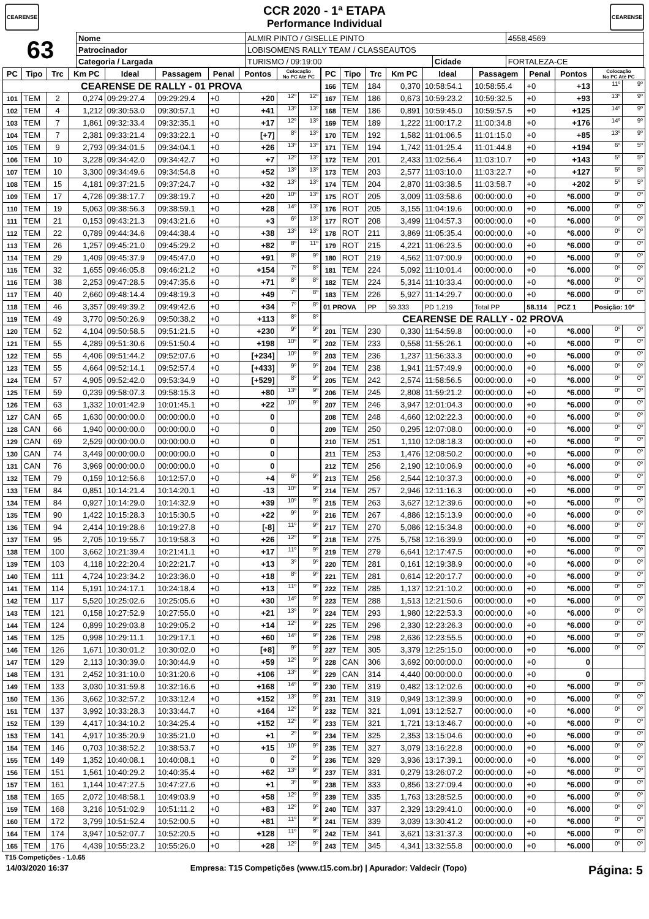CEARENSE
CCR 2020 - 1ª ETAPA
Performance Individual
CEARENSE
| 63 | Nome | ALMIR PINTO / GISELLE PINTO | | | 4558,4569 |
| | Patrocinador | LOBISOMENS RALLY TEAM / CLASSEAUTOS | | | |
| | Categoria / Largada | TURISMO / 09:19:00 | Cidade | FORTALEZA-CE | |
| PC | Tipo | Trc | Km PC | Ideal | Passagem | Penal | Pontos | Colocação No PC Até PC | |
| --- | --- | --- | --- | --- | --- | --- | --- | --- | --- |
| CEARENSE DE RALLY - 01 PROVA | | | | | | | | | |
| 101 | TEM | 2 | 0,274 | 09:29:27.4 | 09:29:29.4 | +0 | +20 | 12º | 12º |
| 102 | TEM | 4 | 1,212 | 09:30:53.0 | 09:30:57.1 | +0 | +41 | 13º | 13º |
| 103 | TEM | 7 | 1,861 | 09:32:33.4 | 09:32:35.1 | +0 | +17 | 12º | 13º |
| 104 | TEM | 7 | 2,381 | 09:33:21.4 | 09:33:22.1 | +0 | [+7] | 8º | 13º |
| 105 | TEM | 9 | 2,793 | 09:34:01.5 | 09:34:04.1 | +0 | +26 | 13º | 13º |
| 106 | TEM | 10 | 3,228 | 09:34:42.0 | 09:34:42.7 | +0 | +7 | 12º | 13º |
| 107 | TEM | 10 | 3,300 | 09:34:49.6 | 09:34:54.8 | +0 | +52 | 13º | 13º |
| 108 | TEM | 15 | 4,181 | 09:37:21.5 | 09:37:24.7 | +0 | +32 | 13º | 13º |
| 109 | TEM | 17 | 4,726 | 09:38:17.7 | 09:38:19.7 | +0 | +20 | 10º | 13º |
| 110 | TEM | 19 | 5,063 | 09:38:56.3 | 09:38:59.1 | +0 | +28 | 14º | 13º |
| 111 | TEM | 21 | 0,153 | 09:43:21.3 | 09:43:21.6 | +0 | +3 | 6º | 13º |
| 112 | TEM | 22 | 0,789 | 09:44:34.6 | 09:44:38.4 | +0 | +38 | 13º | 13º |
| 113 | TEM | 26 | 1,257 | 09:45:21.0 | 09:45:29.2 | +0 | +82 | 8º | 11º |
| 114 | TEM | 29 | 1,409 | 09:45:37.9 | 09:45:47.0 | +0 | +91 | 8º | 9º |
| 115 | TEM | 32 | 1,655 | 09:46:05.8 | 09:46:21.2 | +0 | +154 | 7º | 8º |
| 116 | TEM | 38 | 2,253 | 09:47:28.5 | 09:47:35.6 | +0 | +71 | 8º | 8º |
| 117 | TEM | 40 | 2,660 | 09:48:14.4 | 09:48:19.3 | +0 | +49 | 7º | 8º |
| 118 | TEM | 46 | 3,357 | 09:49:39.2 | 09:49:42.6 | +0 | +34 | 7º | 8º |
| 119 | TEM | 49 | 3,770 | 09:50:26.9 | 09:50:38.2 | +0 | +113 | 8º | 8º |
| 120 | TEM | 52 | 4,104 | 09:50:58.5 | 09:51:21.5 | +0 | +230 | 9º | 9º |
| 121 | TEM | 55 | 4,289 | 09:51:30.6 | 09:51:50.4 | +0 | +198 | 10º | 9º |
| 122 | TEM | 55 | 4,406 | 09:51:44.2 | 09:52:07.6 | +0 | [+234] | 10º | 9º |
| 123 | TEM | 55 | 4,664 | 09:52:14.1 | 09:52:57.4 | +0 | [+433] | 9º | 9º |
| 124 | TEM | 57 | 4,905 | 09:52:42.0 | 09:53:34.9 | +0 | [+529] | 8º | 9º |
| 125 | TEM | 59 | 0,239 | 09:58:07.3 | 09:58:15.3 | +0 | +80 | 13º | 9º |
| 126 | TEM | 63 | 1,332 | 10:01:42.9 | 10:01:45.1 | +0 | +22 | 10º | 9º |
| 127 | CAN | 65 | 1,630 | 00:00:00.0 | 00:00:00.0 | +0 | 0 | | |
| 128 | CAN | 66 | 1,940 | 00:00:00.0 | 00:00:00.0 | +0 | 0 | | |
| 129 | CAN | 69 | 2,529 | 00:00:00.0 | 00:00:00.0 | +0 | 0 | | |
| 130 | CAN | 74 | 3,449 | 00:00:00.0 | 00:00:00.0 | +0 | 0 | | |
| 131 | CAN | 76 | 3,969 | 00:00:00.0 | 00:00:00.0 | +0 | 0 | | |
| 132 | TEM | 79 | 0,159 | 10:12:56.6 | 10:12:57.0 | +0 | +4 | 6º | 9º |
| 133 | TEM | 84 | 0,851 | 10:14:21.4 | 10:14:20.1 | +0 | -13 | 10º | 9º |
| 134 | TEM | 84 | 0,927 | 10:14:29.0 | 10:14:32.9 | +0 | +39 | 10º | 9º |
| 135 | TEM | 90 | 1,422 | 10:15:28.3 | 10:15:30.5 | +0 | +22 | 9º | 9º |
| 136 | TEM | 94 | 2,414 | 10:19:28.6 | 10:19:27.8 | +0 | [-8] | 11º | 9º |
| 137 | TEM | 95 | 2,705 | 10:19:55.7 | 10:19:58.3 | +0 | +26 | 12º | 9º |
| 138 | TEM | 100 | 3,662 | 10:21:39.4 | 10:21:41.1 | +0 | +17 | 11º | 9º |
| 139 | TEM | 103 | 4,118 | 10:22:20.4 | 10:22:21.7 | +0 | +13 | 3º | 9º |
| 140 | TEM | 111 | 4,724 | 10:23:34.2 | 10:23:36.0 | +0 | +18 | 8º | 9º |
| 141 | TEM | 114 | 5,191 | 10:24:17.1 | 10:24:18.4 | +0 | +13 | 11º | 9º |
| 142 | TEM | 117 | 5,520 | 10:25:02.6 | 10:25:05.6 | +0 | +30 | 14º | 9º |
| 143 | TEM | 121 | 0,158 | 10:27:52.9 | 10:27:55.0 | +0 | +21 | 13º | 9º |
| 144 | TEM | 124 | 0,899 | 10:29:03.8 | 10:29:05.2 | +0 | +14 | 12º | 9º |
| 145 | TEM | 125 | 0,998 | 10:29:11.1 | 10:29:17.1 | +0 | +60 | 14º | 9º |
| 146 | TEM | 126 | 1,671 | 10:30:01.2 | 10:30:02.0 | +0 | [+8] | 9º | 9º |
| 147 | TEM | 129 | 2,113 | 10:30:39.0 | 10:30:44.9 | +0 | +59 | 12º | 9º |
| 148 | TEM | 131 | 2,452 | 10:31:10.0 | 10:31:20.6 | +0 | +106 | 13º | 9º |
| 149 | TEM | 133 | 3,030 | 10:31:59.8 | 10:32:16.6 | +0 | +168 | 14º | 9º |
| 150 | TEM | 136 | 3,662 | 10:32:57.2 | 10:33:12.4 | +0 | +152 | 13º | 9º |
| 151 | TEM | 137 | 3,992 | 10:33:28.3 | 10:33:44.7 | +0 | +164 | 12º | 9º |
| 152 | TEM | 139 | 4,417 | 10:34:10.2 | 10:34:25.4 | +0 | +152 | 12º | 9º |
| 153 | TEM | 141 | 4,917 | 10:35:20.9 | 10:35:21.0 | +0 | +1 | 2º | 9º |
| 154 | TEM | 146 | 0,703 | 10:38:52.2 | 10:38:53.7 | +0 | +15 | 10º | 9º |
| 155 | TEM | 149 | 1,352 | 10:40:08.1 | 10:40:08.1 | +0 | 0 | 2º | 9º |
| 156 | TEM | 151 | 1,561 | 10:40:29.2 | 10:40:35.4 | +0 | +62 | 13º | 9º |
| 157 | TEM | 161 | 1,144 | 10:47:27.5 | 10:47:27.6 | +0 | +1 | 3º | 9º |
| 158 | TEM | 165 | 2,072 | 10:48:58.1 | 10:49:03.9 | +0 | +58 | 12º | 9º |
| 159 | TEM | 168 | 3,216 | 10:51:02.9 | 10:51:11.2 | +0 | +83 | 12º | 9º |
| 160 | TEM | 172 | 3,799 | 10:51:52.4 | 10:52:00.5 | +0 | +81 | 11º | 9º |
| 164 | TEM | 174 | 3,947 | 10:52:07.7 | 10:52:20.5 | +0 | +128 | 11º | 9º |
| 165 | TEM | 176 | 4,439 | 10:55:23.2 | 10:55:26.0 | +0 | +28 | 12º | 9º |
| PC | Tipo | Trc | Km PC | Ideal | Passagem | Penal | Pontos | Colocação No PC Até PC | |
| --- | --- | --- | --- | --- | --- | --- | --- | --- | --- |
| 166 | TEM | 184 | 0,370 | 10:58:54.1 | 10:58:55.4 | +0 | +13 | 11º | 9º |
| 167 | TEM | 186 | 0,673 | 10:59:23.2 | 10:59:32.5 | +0 | +93 | 13º | 9º |
| 168 | TEM | 186 | 0,891 | 10:59:45.0 | 10:59:57.5 | +0 | +125 | 14º | 9º |
| 169 | TEM | 189 | 1,222 | 11:00:17.2 | 11:00:34.8 | +0 | +176 | 14º | 9º |
| 170 | TEM | 192 | 1,582 | 11:01:06.5 | 11:01:15.0 | +0 | +85 | 13º | 9º |
| 171 | TEM | 194 | 1,742 | 11:01:25.4 | 11:01:44.8 | +0 | +194 | 6º | 5º |
| 172 | TEM | 201 | 2,433 | 11:02:56.4 | 11:03:10.7 | +0 | +143 | 5º | 5º |
| 173 | TEM | 203 | 2,577 | 11:03:10.0 | 11:03:22.7 | +0 | +127 | 5º | 5º |
| 174 | TEM | 204 | 2,870 | 11:03:38.5 | 11:03:58.7 | +0 | +202 | 5º | 5º |
| 175 | ROT | 205 | 3,009 | 11:03:58.6 | 00:00:00.0 | +0 | *6.000 | 0º | 0º |
| 176 | ROT | 205 | 3,155 | 11:04:19.6 | 00:00:00.0 | +0 | *6.000 | 0º | 0º |
| 177 | ROT | 208 | 3,499 | 11:04:57.3 | 00:00:00.0 | +0 | *6.000 | 0º | 0º |
| 178 | ROT | 211 | 3,869 | 11:05:35.4 | 00:00:00.0 | +0 | *6.000 | 0º | 0º |
| 179 | ROT | 215 | 4,221 | 11:06:23.5 | 00:00:00.0 | +0 | *6.000 | 0º | 0º |
| 180 | ROT | 219 | 4,562 | 11:07:00.9 | 00:00:00.0 | +0 | *6.000 | 0º | 0º |
| 181 | TEM | 224 | 5,092 | 11:10:01.4 | 00:00:00.0 | +0 | *6.000 | 0º | 0º |
| 182 | TEM | 224 | 5,314 | 11:10:33.4 | 00:00:00.0 | +0 | *6.000 | 0º | 0º |
| 183 | TEM | 226 | 5,927 | 11:14:29.7 | 00:00:00.0 | +0 | *6.000 | 0º | 0º |
| 01 PROVA | | PP | 59.333 | PD 1.219 | Total PP | 58.114 | PCZ 1 | Posição: 10º | |
| CEARENSE DE RALLY - 02 PROVA | | | | | | | | | |
| 201 | TEM | 230 | 0,330 | 11:54:59.8 | 00:00:00.0 | +0 | *6.000 | 0º | 0º |
| 202 | TEM | 233 | 0,558 | 11:55:26.1 | 00:00:00.0 | +0 | *6.000 | 0º | 0º |
| 203 | TEM | 236 | 1,237 | 11:56:33.3 | 00:00:00.0 | +0 | *6.000 | 0º | 0º |
| 204 | TEM | 238 | 1,941 | 11:57:49.9 | 00:00:00.0 | +0 | *6.000 | 0º | 0º |
| 205 | TEM | 242 | 2,574 | 11:58:56.5 | 00:00:00.0 | +0 | *6.000 | 0º | 0º |
| 206 | TEM | 245 | 2,808 | 11:59:21.2 | 00:00:00.0 | +0 | *6.000 | 0º | 0º |
| 207 | TEM | 246 | 3,947 | 12:01:04.3 | 00:00:00.0 | +0 | *6.000 | 0º | 0º |
| 208 | TEM | 248 | 4,660 | 12:02:22.3 | 00:00:00.0 | +0 | *6.000 | 0º | 0º |
| 209 | TEM | 250 | 0,295 | 12:07:08.0 | 00:00:00.0 | +0 | *6.000 | 0º | 0º |
| 210 | TEM | 251 | 1,110 | 12:08:18.3 | 00:00:00.0 | +0 | *6.000 | 0º | 0º |
| 211 | TEM | 253 | 1,476 | 12:08:50.2 | 00:00:00.0 | +0 | *6.000 | 0º | 0º |
| 212 | TEM | 256 | 2,190 | 12:10:06.9 | 00:00:00.0 | +0 | *6.000 | 0º | 0º |
| 213 | TEM | 256 | 2,544 | 12:10:37.3 | 00:00:00.0 | +0 | *6.000 | 0º | 0º |
| 214 | TEM | 257 | 2,946 | 12:11:16.3 | 00:00:00.0 | +0 | *6.000 | 0º | 0º |
| 215 | TEM | 263 | 3,627 | 12:12:39.6 | 00:00:00.0 | +0 | *6.000 | 0º | 0º |
| 216 | TEM | 267 | 4,886 | 12:15:13.9 | 00:00:00.0 | +0 | *6.000 | 0º | 0º |
| 217 | TEM | 270 | 5,086 | 12:15:34.8 | 00:00:00.0 | +0 | *6.000 | 0º | 0º |
| 218 | TEM | 275 | 5,758 | 12:16:39.9 | 00:00:00.0 | +0 | *6.000 | 0º | 0º |
| 219 | TEM | 279 | 6,641 | 12:17:47.5 | 00:00:00.0 | +0 | *6.000 | 0º | 0º |
| 220 | TEM | 281 | 0,161 | 12:19:38.9 | 00:00:00.0 | +0 | *6.000 | 0º | 0º |
| 221 | TEM | 281 | 0,614 | 12:20:17.7 | 00:00:00.0 | +0 | *6.000 | 0º | 0º |
| 222 | TEM | 285 | 1,137 | 12:21:10.2 | 00:00:00.0 | +0 | *6.000 | 0º | 0º |
| 223 | TEM | 288 | 1,513 | 12:21:50.6 | 00:00:00.0 | +0 | *6.000 | 0º | 0º |
| 224 | TEM | 293 | 1,980 | 12:22:53.3 | 00:00:00.0 | +0 | *6.000 | 0º | 0º |
| 225 | TEM | 296 | 2,330 | 12:23:26.3 | 00:00:00.0 | +0 | *6.000 | 0º | 0º |
| 226 | TEM | 298 | 2,636 | 12:23:55.5 | 00:00:00.0 | +0 | *6.000 | 0º | 0º |
| 227 | TEM | 305 | 3,379 | 12:25:15.0 | 00:00:00.0 | +0 | *6.000 | 0º | 0º |
| 228 | CAN | 306 | 3,692 | 00:00:00.0 | 00:00:00.0 | +0 | 0 | | |
| 229 | CAN | 314 | 4,440 | 00:00:00.0 | 00:00:00.0 | +0 | 0 | | |
| 230 | TEM | 319 | 0,482 | 13:12:02.6 | 00:00:00.0 | +0 | *6.000 | 0º | 0º |
| 231 | TEM | 319 | 0,949 | 13:12:39.9 | 00:00:00.0 | +0 | *6.000 | 0º | 0º |
| 232 | TEM | 321 | 1,091 | 13:12:52.7 | 00:00:00.0 | +0 | *6.000 | 0º | 0º |
| 233 | TEM | 321 | 1,721 | 13:13:46.7 | 00:00:00.0 | +0 | *6.000 | 0º | 0º |
| 234 | TEM | 325 | 2,353 | 13:15:04.6 | 00:00:00.0 | +0 | *6.000 | 0º | 0º |
| 235 | TEM | 327 | 3,079 | 13:16:22.8 | 00:00:00.0 | +0 | *6.000 | 0º | 0º |
| 236 | TEM | 329 | 3,936 | 13:17:39.1 | 00:00:00.0 | +0 | *6.000 | 0º | 0º |
| 237 | TEM | 331 | 0,279 | 13:26:07.2 | 00:00:00.0 | +0 | *6.000 | 0º | 0º |
| 238 | TEM | 333 | 0,856 | 13:27:09.4 | 00:00:00.0 | +0 | *6.000 | 0º | 0º |
| 239 | TEM | 335 | 1,763 | 13:28:52.5 | 00:00:00.0 | +0 | *6.000 | 0º | 0º |
| 240 | TEM | 337 | 2,329 | 13:29:41.0 | 00:00:00.0 | +0 | *6.000 | 0º | 0º |
| 241 | TEM | 339 | 3,039 | 13:30:41.2 | 00:00:00.0 | +0 | *6.000 | 0º | 0º |
| 242 | TEM | 341 | 3,621 | 13:31:37.3 | 00:00:00.0 | +0 | *6.000 | 0º | 0º |
| 243 | TEM | 345 | 4,341 | 13:32:55.8 | 00:00:00.0 | +0 | *6.000 | 0º | 0º |
T15 Competições - 1.0.65
14/03/2020 16:37 Empresa: T15 Competições (www.t15.com.br) | Apurador: Valdecir (Topo) Página: 5